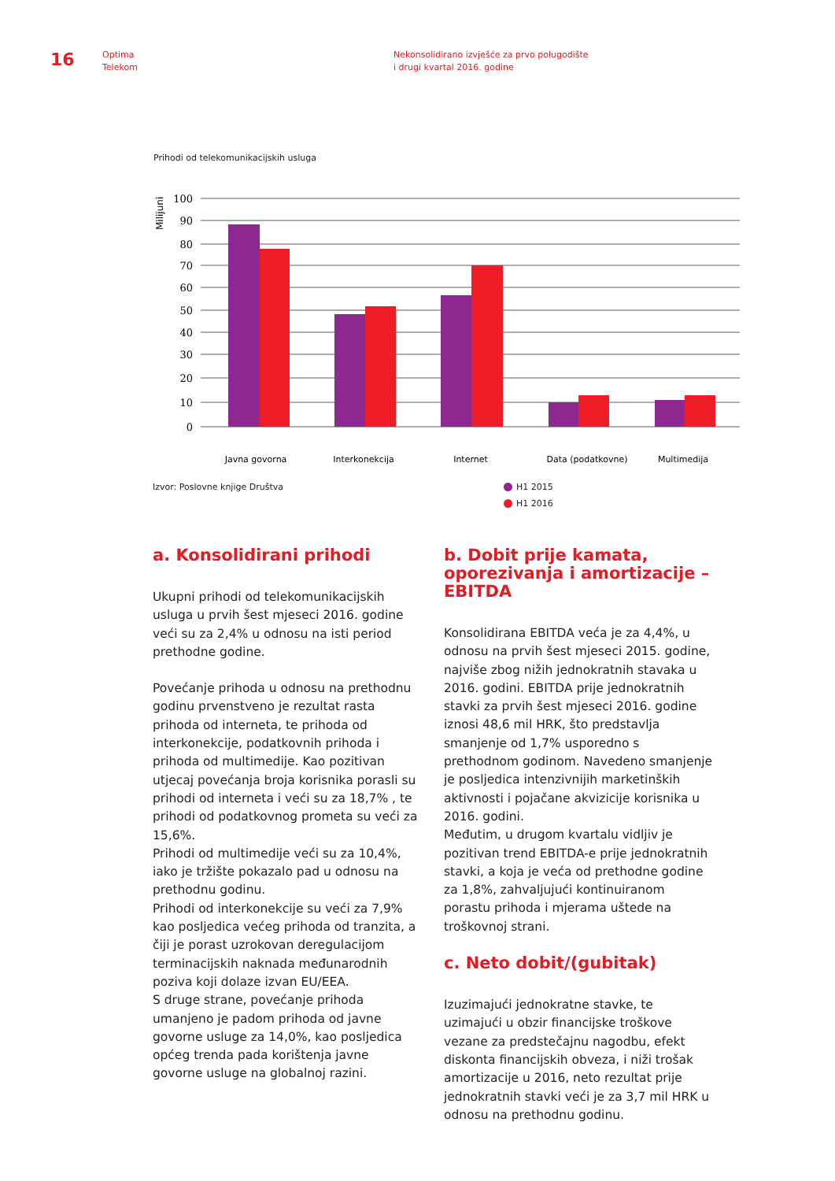16
Optima
Telekom
Nekonsolidirano izvješće za prvo polugodište
i drugi kvartal 2016. godine
Prihodi od telekomunikacijskih usluga
Milijuni
100
90
80
70
60
50
40
30
20
10
0
Javna govorna
Interkonekcija
Internet
Data (podatkovne)
Multimedija
Izvor: Poslovne knjige Društva H1 2015
H1 2016
a. Konsolidirani prihodi
Ukupni prihodi od telekomunikacijskih usluga u prvih šest mjeseci 2016. godine veći su za 2,4% u odnosu na isti period prethodne godine.
Povećanje prihoda u odnosu na prethodnu godinu prvenstveno je rezultat rasta prihoda od interneta, te prihoda od interkonekcije, podatkovnih prihoda i prihoda od multimedije. Kao pozitivan utjecaj povećanja broja korisnika porasli su prihodi od interneta i veći su za 18,7% , te prihodi od podatkovnog prometa su veći za 15,6%.
Prihodi od multimedije veći su za 10,4%, iako je tržište pokazalo pad u odnosu na prethodnu godinu.
Prihodi od interkonekcije su veći za 7,9% kao posljedica većeg prihoda od tranzita, a čiji je porast uzrokovan deregulacijom terminacijskih naknada međunarodnih poziva koji dolaze izvan EU/EEA.
S druge strane, povećanje prihoda umanjeno je padom prihoda od javne govorne usluge za 14,0%, kao posljedica općeg trenda pada korištenja javne govorne usluge na globalnoj razini.
b. Dobit prije kamata, oporezivanja i amortizacije – EBITDA
Konsolidirana EBITDA veća je za 4,4%, u odnosu na prvih šest mjeseci 2015. godine, najviše zbog nižih jednokratnih stavaka u 2016. godini. EBITDA prije jednokratnih stavki za prvih šest mjeseci 2016. godine iznosi 48,6 mil HRK, što predstavlja smanjenje od 1,7% usporedno s prethodnom godinom. Navedeno smanjenje je posljedica intenzivnijih marketinških aktivnosti i pojačane akvizicije korisnika u 2016. godini.
Međutim, u drugom kvartalu vidljiv je pozitivan trend EBITDA-e prije jednokratnih stavki, a koja je veća od prethodne godine za 1,8%, zahvaljujući kontinuiranom porastu prihoda i mjerama uštede na troškovnoj strani.
c. Neto dobit/(gubitak)
Izuzimajući jednokratne stavke, te uzimajući u obzir financijske troškove vezane za predstečajnu nagodbu, efekt diskonta financijskih obveza, i niži trošak amortizacije u 2016, neto rezultat prije jednokratnih stavki veći je za 3,7 mil HRK u odnosu na prethodnu godinu.